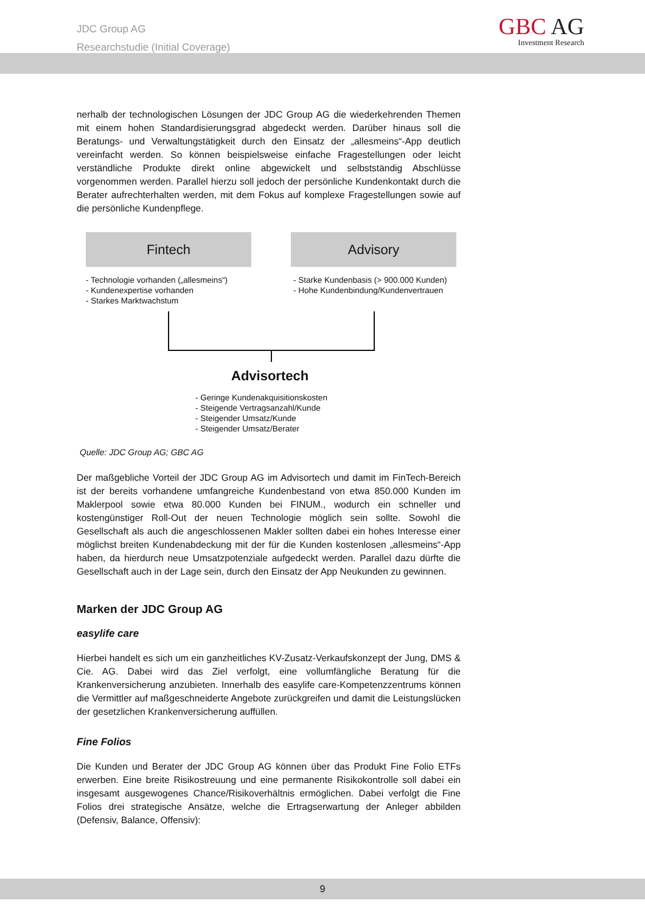JDC Group AG
Researchstudie (Initial Coverage)
GBC AG
Investment Research
nerhalb der technologischen Lösungen der JDC Group AG die wiederkehrenden Themen mit einem hohen Standardisierungsgrad abgedeckt werden. Darüber hinaus soll die Beratungs- und Verwaltungstätigkeit durch den Einsatz der „allesmeins“-App deutlich vereinfacht werden. So können beispielsweise einfache Fragestellungen oder leicht verständliche Produkte direkt online abgewickelt und selbstständig Abschlüsse vorgenommen werden. Parallel hierzu soll jedoch der persönliche Kundenkontakt durch die Berater aufrechterhalten werden, mit dem Fokus auf komplexe Fragestellungen sowie auf die persönliche Kundenpflege.
Fintech Advisory
- Technologie vorhanden („allesmeins“)
- Kundenexpertise vorhanden
- Starkes Marktwachstum
- Starke Kundenbasis (> 900.000 Kunden)
- Hohe Kundenbindung/Kundenvertrauen
Advisortech
- Geringe Kundenakquisitionskosten
- Steigende Vertragsanzahl/Kunde
- Steigender Umsatz/Kunde
- Steigender Umsatz/Berater
Quelle: JDC Group AG; GBC AG
Der maßgebliche Vorteil der JDC Group AG im Advisortech und damit im FinTech-Bereich ist der bereits vorhandene umfangreiche Kundenbestand von etwa 850.000 Kunden im Maklerpool sowie etwa 80.000 Kunden bei FINUM., wodurch ein schneller und kostengünstiger Roll-Out der neuen Technologie möglich sein sollte. Sowohl die Gesellschaft als auch die angeschlossenen Makler sollten dabei ein hohes Interesse einer möglichst breiten Kundenabdeckung mit der für die Kunden kostenlosen „allesmeins“-App haben, da hierdurch neue Umsatzpotenziale aufgedeckt werden. Parallel dazu dürfte die Gesellschaft auch in der Lage sein, durch den Einsatz der App Neukunden zu gewinnen.
Marken der JDC Group AG
easylife care
Hierbei handelt es sich um ein ganzheitliches KV-Zusatz-Verkaufskonzept der Jung, DMS & Cie. AG. Dabei wird das Ziel verfolgt, eine vollumfängliche Beratung für die Krankenversicherung anzubieten. Innerhalb des easylife care-Kompetenzzentrums können die Vermittler auf maßgeschneiderte Angebote zurückgreifen und damit die Leistungslücken der gesetzlichen Krankenversicherung auffüllen.
Fine Folios
Die Kunden und Berater der JDC Group AG können über das Produkt Fine Folio ETFs erwerben. Eine breite Risikostreuung und eine permanente Risikokontrolle soll dabei ein insgesamt ausgewogenes Chance/Risikoverhältnis ermöglichen. Dabei verfolgt die Fine Folios drei strategische Ansätze, welche die Ertragserwartung der Anleger abbilden (Defensiv, Balance, Offensiv):
9